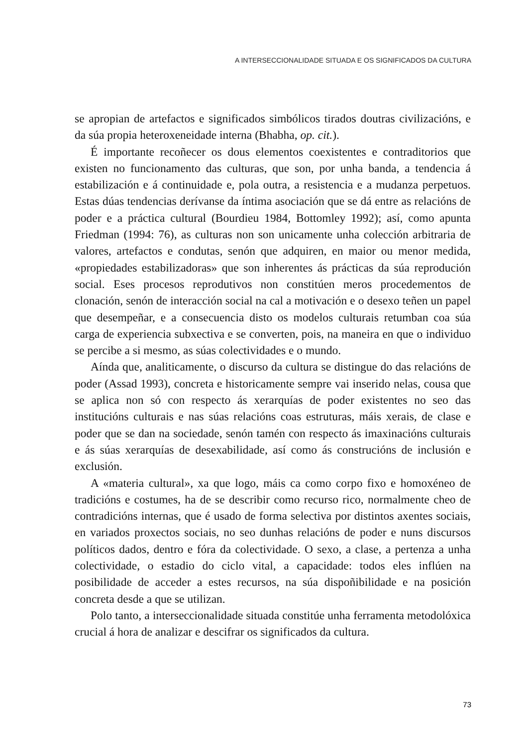A INTERSECCIONALIDADE SITUADA E OS SIGNIFICADOS DA CULTURA
se apropian de artefactos e significados simbólicos tirados doutras civilizacións, e da súa propia heteroxeneidade interna (Bhabha, op. cit.).
É importante recoñecer os dous elementos coexistentes e contraditorios que existen no funcionamento das culturas, que son, por unha banda, a tendencia á estabilización e á continuidade e, pola outra, a resistencia e a mudanza perpetuos. Estas dúas tendencias derívanse da íntima asociación que se dá entre as relacións de poder e a práctica cultural (Bourdieu 1984, Bottomley 1992); así, como apunta Friedman (1994: 76), as culturas non son unicamente unha colección arbitraria de valores, artefactos e condutas, senón que adquiren, en maior ou menor medida, «propiedades estabilizadoras» que son inherentes ás prácticas da súa reprodución social. Eses procesos reprodutivos non constitúen meros procedementos de clonación, senón de interacción social na cal a motivación e o desexo teñen un papel que desempeñar, e a consecuencia disto os modelos culturais retumban coa súa carga de experiencia subxectiva e se converten, pois, na maneira en que o individuo se percibe a si mesmo, as súas colectividades e o mundo.
Aínda que, analiticamente, o discurso da cultura se distingue do das relacións de poder (Assad 1993), concreta e historicamente sempre vai inserido nelas, cousa que se aplica non só con respecto ás xerarquías de poder existentes no seo das institucións culturais e nas súas relacións coas estruturas, máis xerais, de clase e poder que se dan na sociedade, senón tamén con respecto ás imaxinacións culturais e ás súas xerarquías de desexabilidade, así como ás construcións de inclusión e exclusión.
A «materia cultural», xa que logo, máis ca como corpo fixo e homoxéneo de tradicións e costumes, ha de se describir como recurso rico, normalmente cheo de contradicións internas, que é usado de forma selectiva por distintos axentes sociais, en variados proxectos sociais, no seo dunhas relacións de poder e nuns discursos políticos dados, dentro e fóra da colectividade. O sexo, a clase, a pertenza a unha colectividade, o estadio do ciclo vital, a capacidade: todos eles inflúen na posibilidade de acceder a estes recursos, na súa dispoñibilidade e na posición concreta desde a que se utilizan.
Polo tanto, a interseccionalidade situada constitúe unha ferramenta metodolóxica crucial á hora de analizar e descifrar os significados da cultura.
73